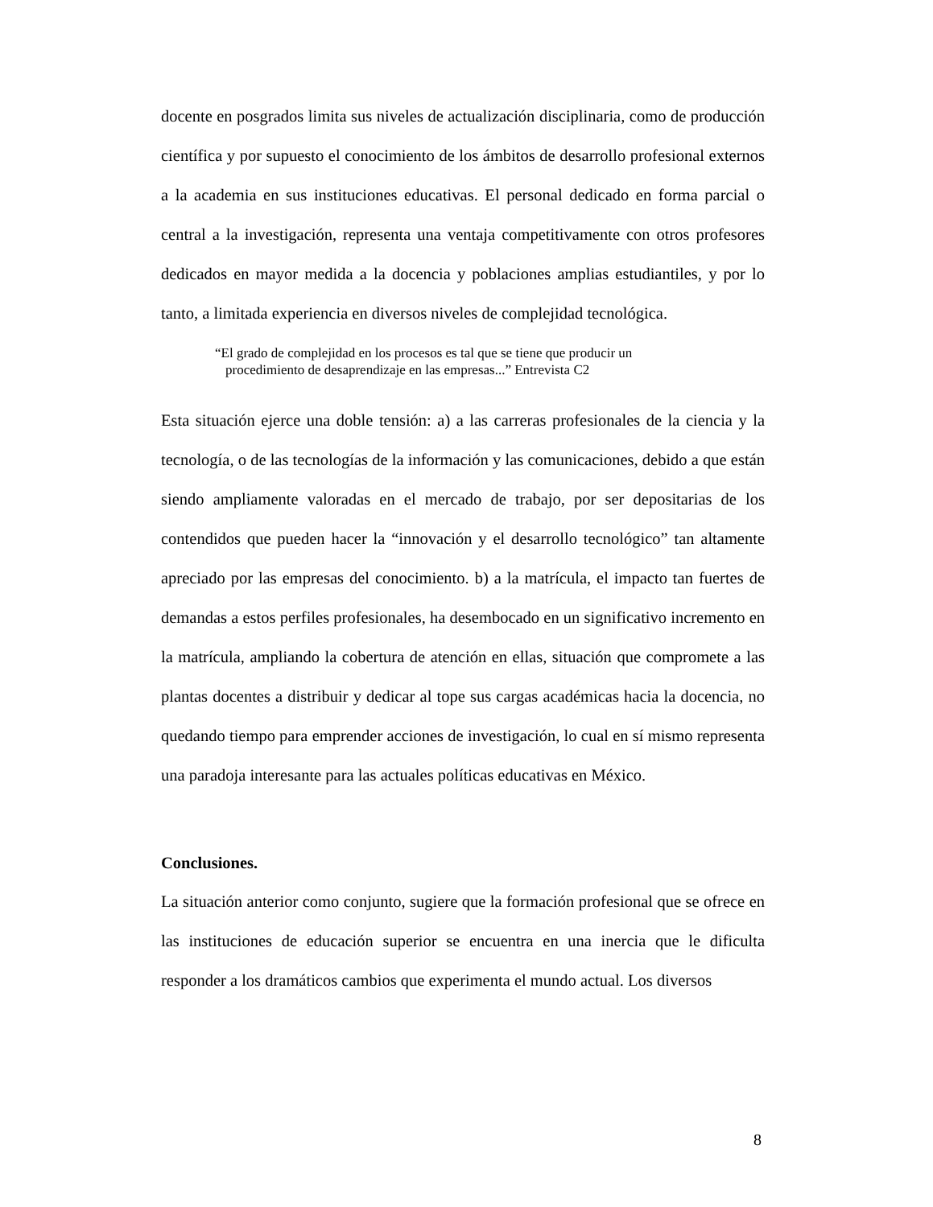docente en posgrados limita sus niveles de actualización disciplinaria, como de producción científica y por supuesto el conocimiento de los ámbitos de desarrollo profesional externos a la academia en sus instituciones educativas. El personal dedicado en forma parcial o central a la investigación, representa una ventaja competitivamente con otros profesores dedicados en mayor medida a la docencia y poblaciones amplias estudiantiles, y por lo tanto, a limitada experiencia en diversos niveles de complejidad tecnológica.
“El grado de complejidad en los procesos es tal que se tiene que producir un
procedimiento de desaprendizaje en las empresas...” Entrevista C2
Esta situación ejerce una doble tensión: a) a las carreras profesionales de la ciencia y la tecnología, o de las tecnologías de la información y las comunicaciones, debido a que están siendo ampliamente valoradas en el mercado de trabajo, por ser depositarias de los contendidos que pueden hacer la “innovación y el desarrollo tecnológico” tan altamente apreciado por las empresas del conocimiento. b) a la matrícula, el impacto tan fuertes de demandas a estos perfiles profesionales, ha desembocado en un significativo incremento en la matrícula, ampliando la cobertura de atención en ellas, situación que compromete a las plantas docentes a distribuir y dedicar al tope sus cargas académicas hacia la docencia, no quedando tiempo para emprender acciones de investigación, lo cual en sí mismo representa una paradoja interesante para las actuales políticas educativas en México.
Conclusiones.
La situación anterior como conjunto, sugiere que la formación profesional que se ofrece en las instituciones de educación superior se encuentra en una inercia que le dificulta responder a los dramáticos cambios que experimenta el mundo actual. Los diversos
8